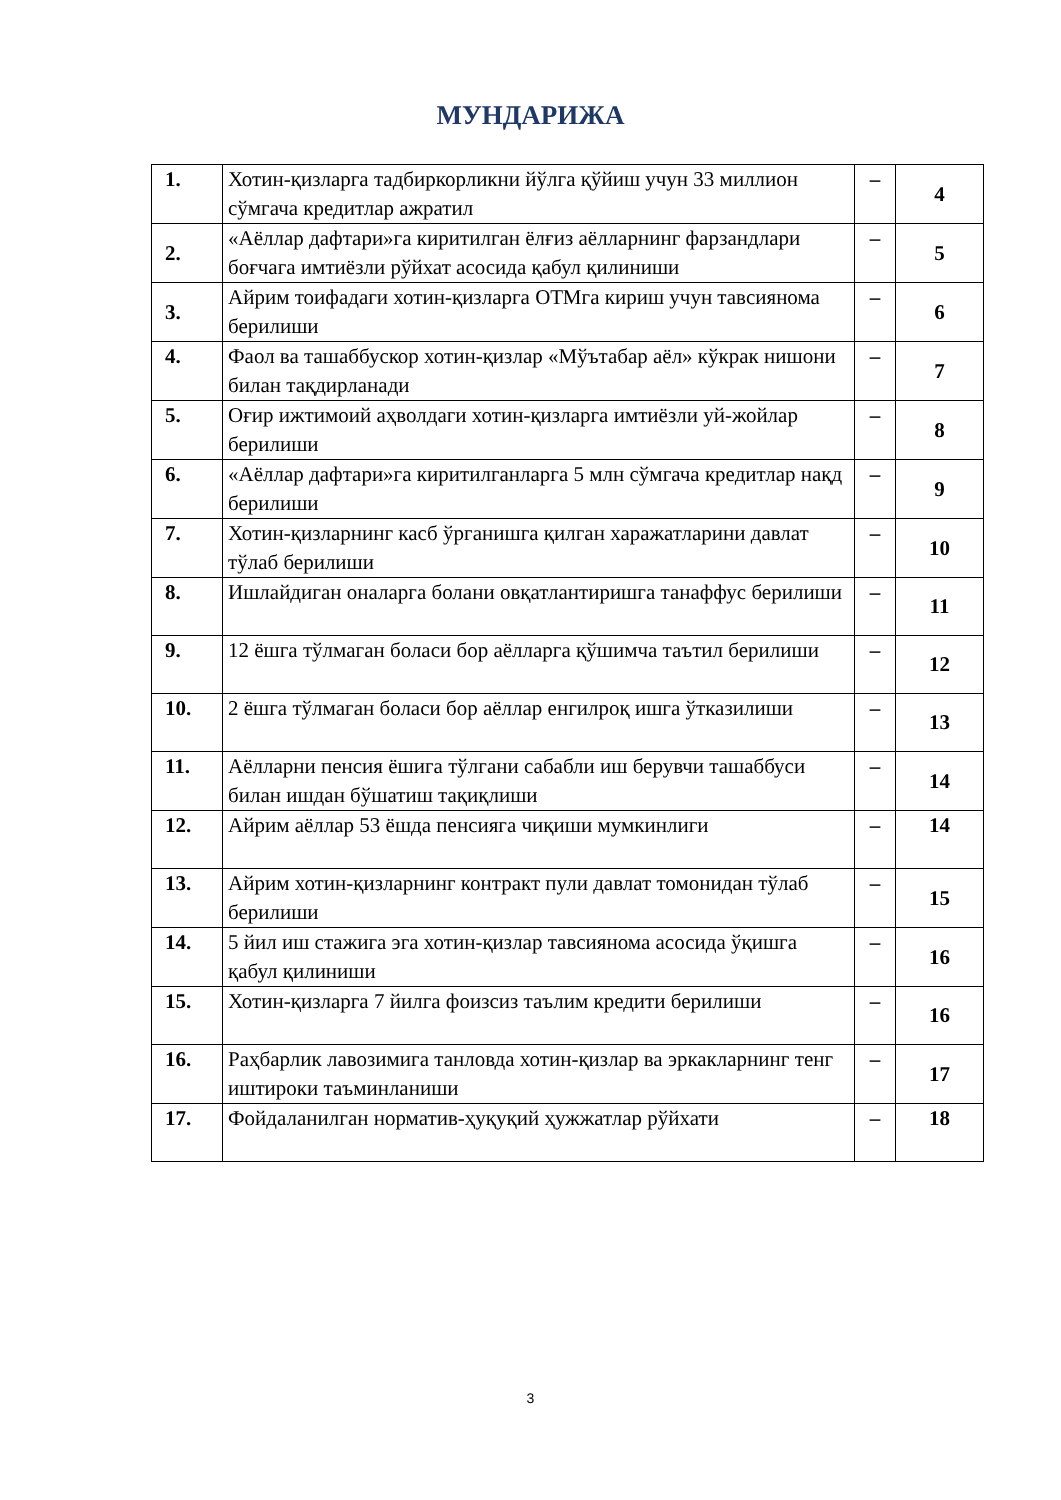МУНДАРИЖА
| 1. | Хотин-қизларга тадбиркорликни йўлга қўйиш учун 33 миллион сўмгача кредитлар ажратил | – | 4 |
| 2. | «Аёллар дафтари»га киритилган ёлғиз аёлларнинг фарзандлари боғчага имтиёзли рўйхат асосида қабул қилиниши | – | 5 |
| 3. | Айрим тоифадаги хотин-қизларга ОТМга кириш учун тавсиянома берилиши | – | 6 |
| 4. | Фаол ва ташаббускор хотин-қизлар «Мўътабар аёл» кўкрак нишони билан тақдирланади | – | 7 |
| 5. | Оғир ижтимоий аҳволдаги хотин-қизларга имтиёзли уй-жойлар берилиши | – | 8 |
| 6. | «Аёллар дафтари»га киритилганларга 5 млн сўмгача кредитлар нақд берилиши | – | 9 |
| 7. | Хотин-қизларнинг касб ўрганишга қилган харажатларини давлат тўлаб берилиши | – | 10 |
| 8. | Ишлайдиган оналарга болани овқатлантиришга танаффус берилиши | – | 11 |
| 9. | 12 ёшга тўлмаган боласи бор аёлларга қўшимча таътил берилиши | – | 12 |
| 10. | 2 ёшга тўлмаган боласи бор аёллар енгилроқ ишга ўтказилиши | – | 13 |
| 11. | Аёлларни пенсия ёшига тўлгани сабабли иш берувчи ташаббуси билан ишдан бўшатиш тақиқлиши | – | 14 |
| 12. | Айрим аёллар 53 ёшда пенсияга чиқиши мумкинлиги | – | 14 |
| 13. | Айрим хотин-қизларнинг контракт пули давлат томонидан тўлаб берилиши | – | 15 |
| 14. | 5 йил иш стажига эга хотин-қизлар тавсиянома асосида ўқишга қабул қилиниши | – | 16 |
| 15. | Хотин-қизларга 7 йилга фоизсиз таълим кредити берилиши | – | 16 |
| 16. | Раҳбарлик лавозимига танловда хотин-қизлар ва эркакларнинг тенг иштироки таъминланиши | – | 17 |
| 17. | Фойдаланилган норматив-ҳуқуқий ҳужжатлар рўйхати | – | 18 |
3